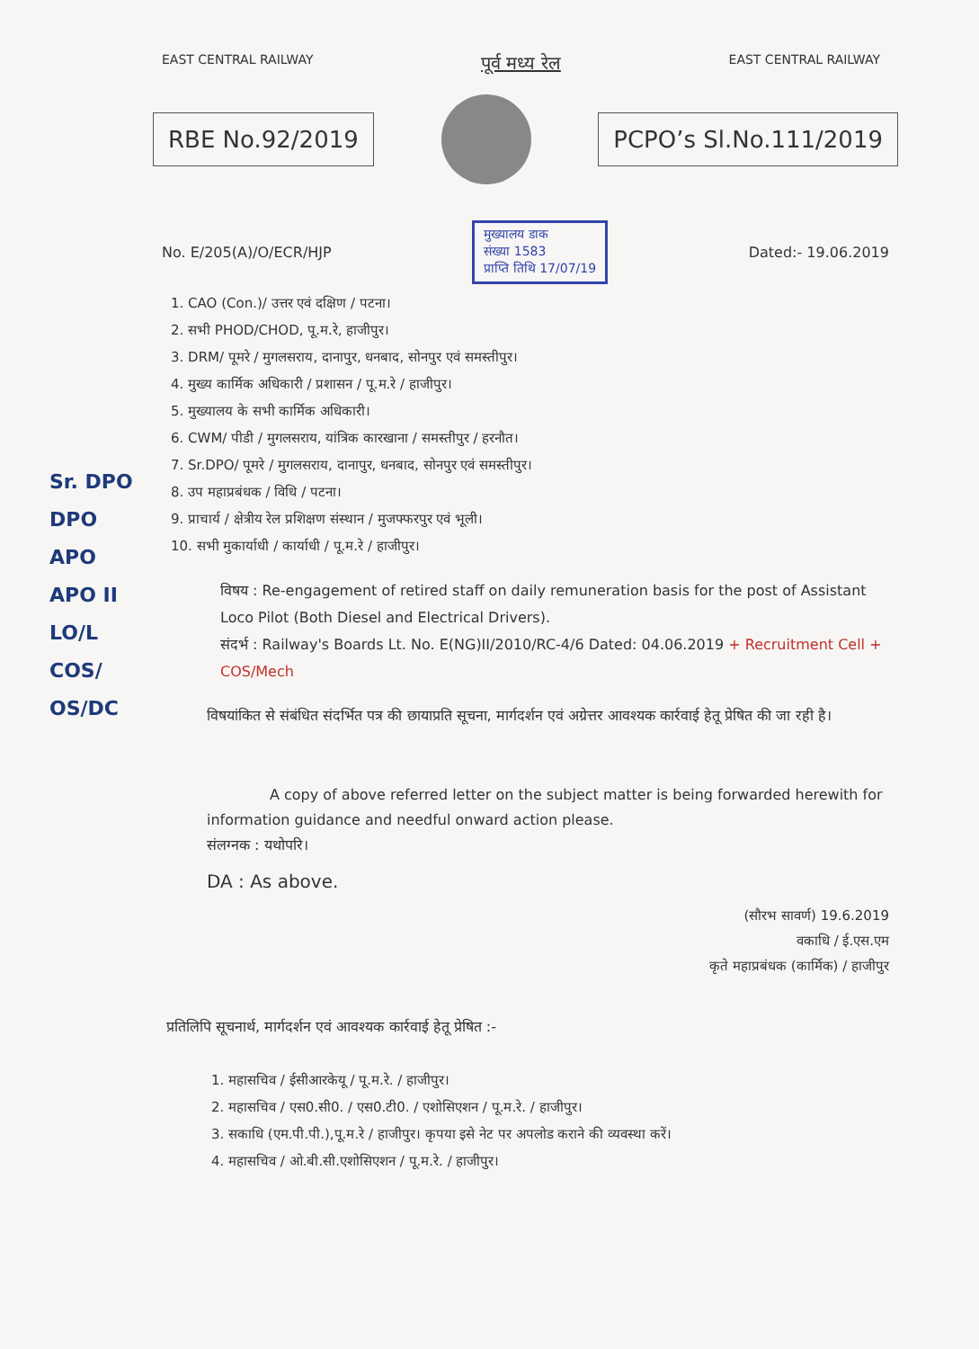EAST CENTRAL RAILWAY पूर्व मध्य रेल EAST CENTRAL RAILWAY
RBE No.92/2019 PCPO’s Sl.No.111/2019
No. E/205(A)/O/ECR/HJP मुख्यालय डाक
संख्या 1583
प्राप्ति तिथि 17/07/19 Dated:- 19.06.2019
1. CAO (Con.)/ उत्तर एवं दक्षिण / पटना।
2. सभी PHOD/CHOD, पू.म.रे, हाजीपुर।
3. DRM/ पूमरे / मुगलसराय, दानापुर, धनबाद, सोनपुर एवं समस्तीपुर।
4. मुख्य कार्मिक अधिकारी / प्रशासन / पू.म.रे / हाजीपुर।
5. मुख्यालय के सभी कार्मिक अधिकारी।
6. CWM/ पीडी / मुगलसराय, यांत्रिक कारखाना / समस्तीपुर / हरनौत।
7. Sr.DPO/ पूमरे / मुगलसराय, दानापुर, धनबाद, सोनपुर एवं समस्तीपुर।
8. उप महाप्रबंधक / विधि / पटना।
9. प्राचार्य / क्षेत्रीय रेल प्रशिक्षण संस्थान / मुजफ्फरपुर एवं भूली।
10. सभी मुकार्याधी / कार्याधी / पू.म.रे / हाजीपुर।
Sr. DPO
DPO
APO
APO II
LO/L
COS/
OS/DC
विषय : Re-engagement of retired staff on daily remuneration basis for the post of Assistant Loco Pilot (Both Diesel and Electrical Drivers).
संदर्भ : Railway's Boards Lt. No. E(NG)II/2010/RC-4/6 Dated: 04.06.2019 + Recruitment Cell + COS/Mech
विषयांकित से संबंधित संदर्भित पत्र की छायाप्रति सूचना, मार्गदर्शन एवं अग्रेत्तर आवश्यक कार्रवाई हेतू प्रेषित की जा रही है।
A copy of above referred letter on the subject matter is being forwarded herewith for information guidance and needful onward action please.
संलग्नक : यथोपरि।
DA : As above.
(सौरभ सावर्ण) 19.6.2019
वकाधि / ई.एस.एम
कृते महाप्रबंधक (कार्मिक) / हाजीपुर
प्रतिलिपि सूचनार्थ, मार्गदर्शन एवं आवश्यक कार्रवाई हेतू प्रेषित :-
1. महासचिव / ईसीआरकेयू / पू.म.रे. / हाजीपुर।
2. महासचिव / एस0.सी0. / एस0.टी0. / एशोसिएशन / पू.म.रे. / हाजीपुर।
3. सकाधि (एम.पी.पी.),पू.म.रे / हाजीपुर। कृपया इसे नेट पर अपलोड कराने की व्यवस्था करें।
4. महासचिव / ओ.बी.सी.एशोसिएशन / पू.म.रे. / हाजीपुर।